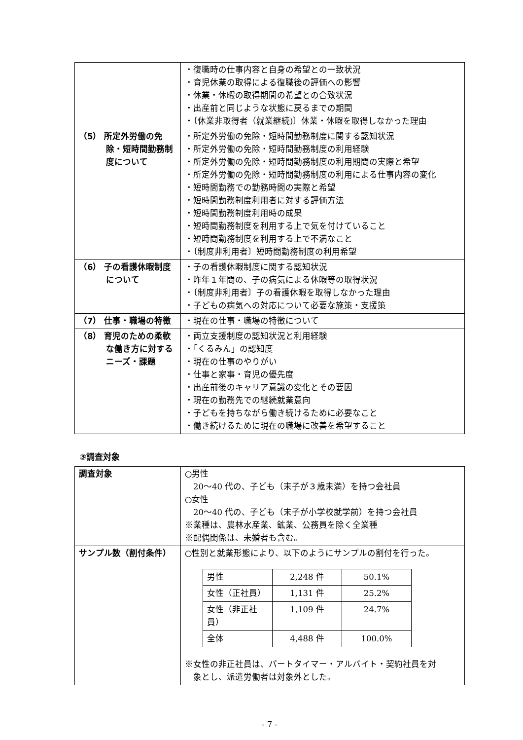| | ・復職時の仕事内容と自身の希望との一致状況 ・育児休業の取得による復職後の評価への影響 ・休業・休暇の取得期間の希望との合致状況 ・出産前と同じような状態に戻るまでの期間 ・〔休業非取得者（就業継続)〕休業・休暇を取得しなかった理由 |
| （5） 所定外労働の免除・短時間勤務制度について | ・所定外労働の免除・短時間勤務制度に関する認知状況 ・所定外労働の免除・短時間勤務制度の利用経験 ・所定外労働の免除・短時間勤務制度の利用期間の実際と希望 ・所定外労働の免除・短時間勤務制度の利用による仕事内容の変化 ・短時間勤務での勤務時間の実際と希望 ・短時間勤務制度利用者に対する評価方法 ・短時間勤務制度利用時の成果 ・短時間勤務制度を利用する上で気を付けていること ・短時間勤務制度を利用する上で不満なこと ・〔制度非利用者〕短時間勤務制度の利用希望 |
| （6） 子の看護休暇制度について | ・子の看護休暇制度に関する認知状況 ・昨年１年間の、子の病気による休暇等の取得状況 ・〔制度非利用者〕子の看護休暇を取得しなかった理由 ・子どもの病気への対応について必要な施策・支援策 |
| （7） 仕事・職場の特徴 | ・現在の仕事・職場の特徴について |
| （8） 育児のための柔軟な働き方に対するニーズ・課題 | ・両立支援制度の認知状況と利用経験 ・「くるみん」の認知度 ・現在の仕事のやりがい ・仕事と家事・育児の優先度 ・出産前後のキャリア意識の変化とその要因 ・現在の勤務先での継続就業意向 ・子どもを持ちながら働き続けるために必要なこと ・働き続けるために現在の職場に改善を希望すること |
③調査対象
| 調査対象 | ○男性 20～40 代の、子ども（末子が３歳未満）を持つ会社員 ○女性 20～40 代の、子ども（末子が小学校就学前）を持つ会社員 ※業種は、農林水産業、鉱業、公務員を除く全業種 ※配偶関係は、未婚者も含む。 |
| サンプル数（割付条件） | ○性別と就業形態により、以下のようにサンプルの割付を行った。 / 男性 / 2,248 件 / 50.1% / / 女性（正社員） / 1,131 件 / 25.2% / / 女性（非正社員） / 1,109 件 / 24.7% / / 全体 / 4,488 件 / 100.0% / ※女性の非正社員は、パートタイマー・アルバイト・契約社員を対 象とし、派遣労働者は対象外とした。 |
- 7 -